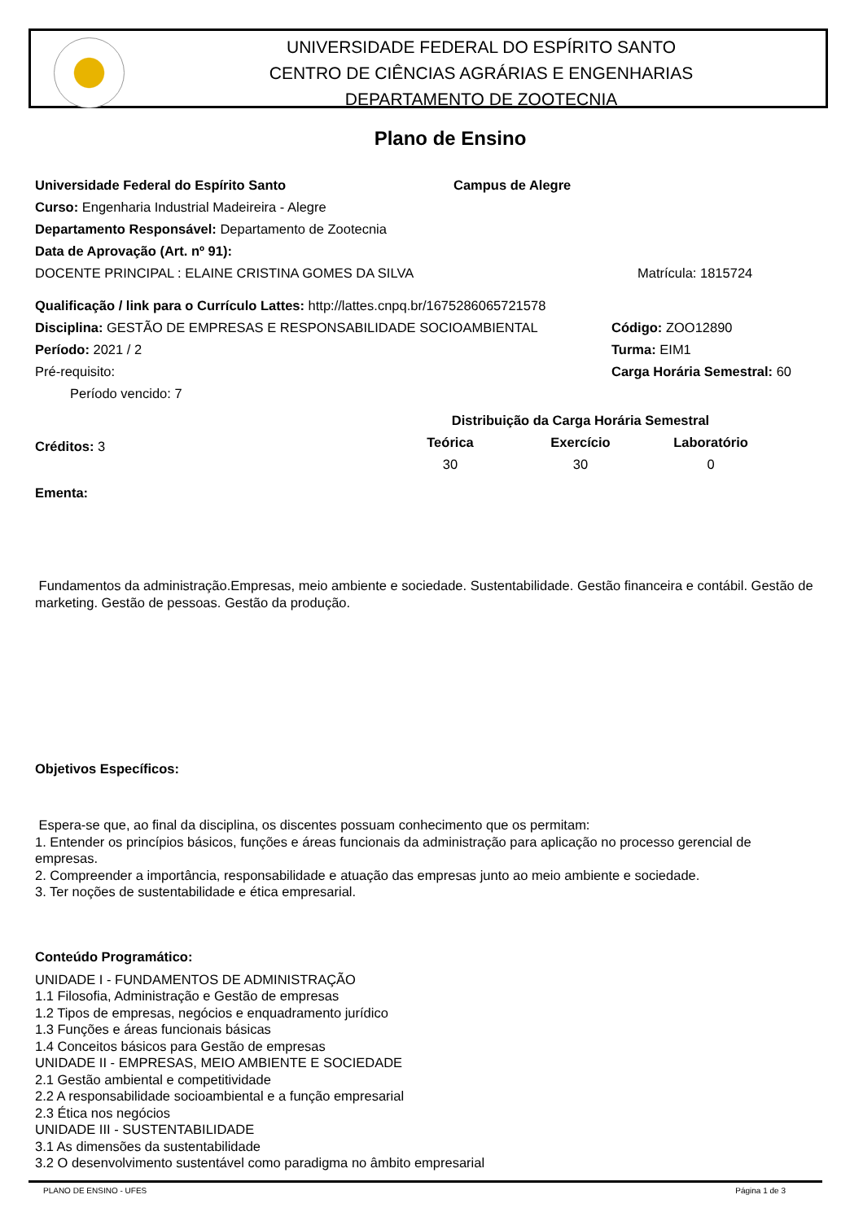UNIVERSIDADE FEDERAL DO ESPÍRITO SANTO
CENTRO DE CIÊNCIAS AGRÁRIAS E ENGENHARIAS
DEPARTAMENTO DE ZOOTECNIA
Plano de Ensino
Universidade Federal do Espírito Santo Campus de Alegre
Curso: Engenharia Industrial Madeireira - Alegre
Departamento Responsável: Departamento de Zootecnia
Data de Aprovação (Art. nº 91):
DOCENTE PRINCIPAL : ELAINE CRISTINA GOMES DA SILVA Matrícula: 1815724
Qualificação / link para o Currículo Lattes: http://lattes.cnpq.br/1675286065721578
Disciplina: GESTÃO DE EMPRESAS E RESPONSABILIDADE SOCIOAMBIENTAL Código: ZOO12890
Período: 2021 / 2 Turma: EIM1
Pré-requisito: Carga Horária Semestral: 60
Período vencido: 7
Créditos: 3
| Distribuição da Carga Horária Semestral | | |
| --- | --- | --- |
| Teórica | Exercício | Laboratório |
| 30 | 30 | 0 |
Ementa:
Fundamentos da administração.Empresas, meio ambiente e sociedade. Sustentabilidade. Gestão financeira e contábil. Gestão de marketing. Gestão de pessoas. Gestão da produção.
Objetivos Específicos:
Espera-se que, ao final da disciplina, os discentes possuam conhecimento que os permitam:
1. Entender os princípios básicos, funções e áreas funcionais da administração para aplicação no processo gerencial de empresas.
2. Compreender a importância, responsabilidade e atuação das empresas junto ao meio ambiente e sociedade.
3. Ter noções de sustentabilidade e ética empresarial.
Conteúdo Programático:
UNIDADE I - FUNDAMENTOS DE ADMINISTRAÇÃO
1.1 Filosofia, Administração e Gestão de empresas
1.2 Tipos de empresas, negócios e enquadramento jurídico
1.3 Funções e áreas funcionais básicas
1.4 Conceitos básicos para Gestão de empresas
UNIDADE II - EMPRESAS, MEIO AMBIENTE E SOCIEDADE
2.1 Gestão ambiental e competitividade
2.2 A responsabilidade socioambiental e a função empresarial
2.3 Ética nos negócios
UNIDADE III - SUSTENTABILIDADE
3.1 As dimensões da sustentabilidade
3.2 O desenvolvimento sustentável como paradigma no âmbito empresarial
PLANO DE ENSINO - UFES Página 1 de 3